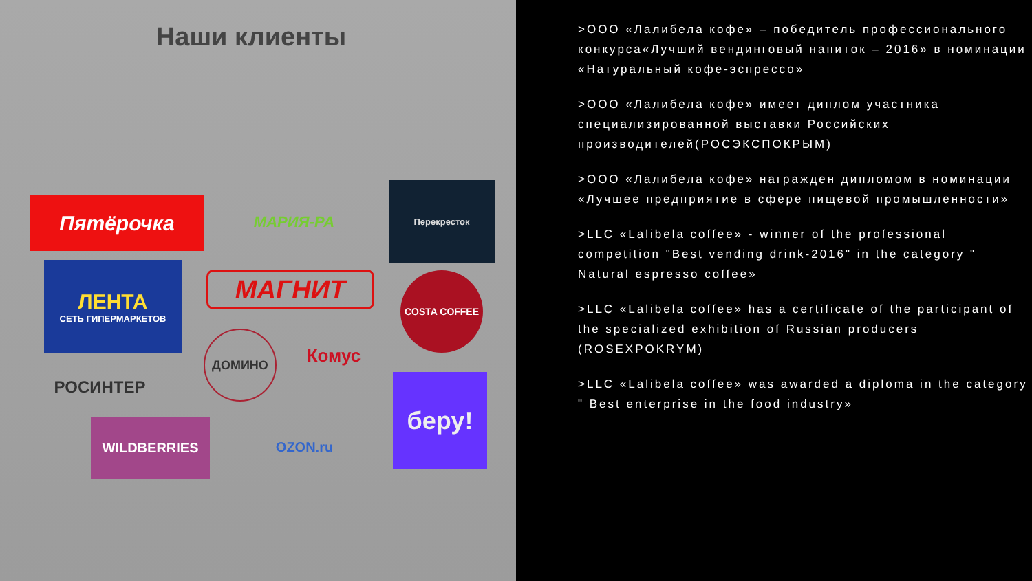Наши клиенты
Пятёрочка МАРИЯ-РА
Перекресток
ЛЕНТА
СЕТЬ ГИПЕРМАРКЕТОВ
МАГНИТ COSTA COFFEE
ДОМИНО
Комус
РОСИНТЕР беру!
WILDBERRIES
OZON.ru
>ООО «Лалибела кофе» – победитель профессионального конкурса«Лучший вендинговый напиток – 2016» в номинации «Натуральный кофе-эспрессо»
>ООО «Лалибела кофе» имеет диплом участника специализированной выставки Российских производителей(РОСЭКСПОКРЫМ)
>ООО «Лалибела кофе» награжден дипломом в номинации «Лучшее предприятие в сфере пищевой промышленности»
>LLC «Lalibela coffee» - winner of the professional competition "Best vending drink-2016" in the category " Natural espresso coffee»
>LLC «Lalibela coffee» has a certificate of the participant of the specialized exhibition of Russian producers (ROSEXPOKRYM)
>LLC «Lalibela coffee» was awarded a diploma in the category " Best enterprise in the food industry»